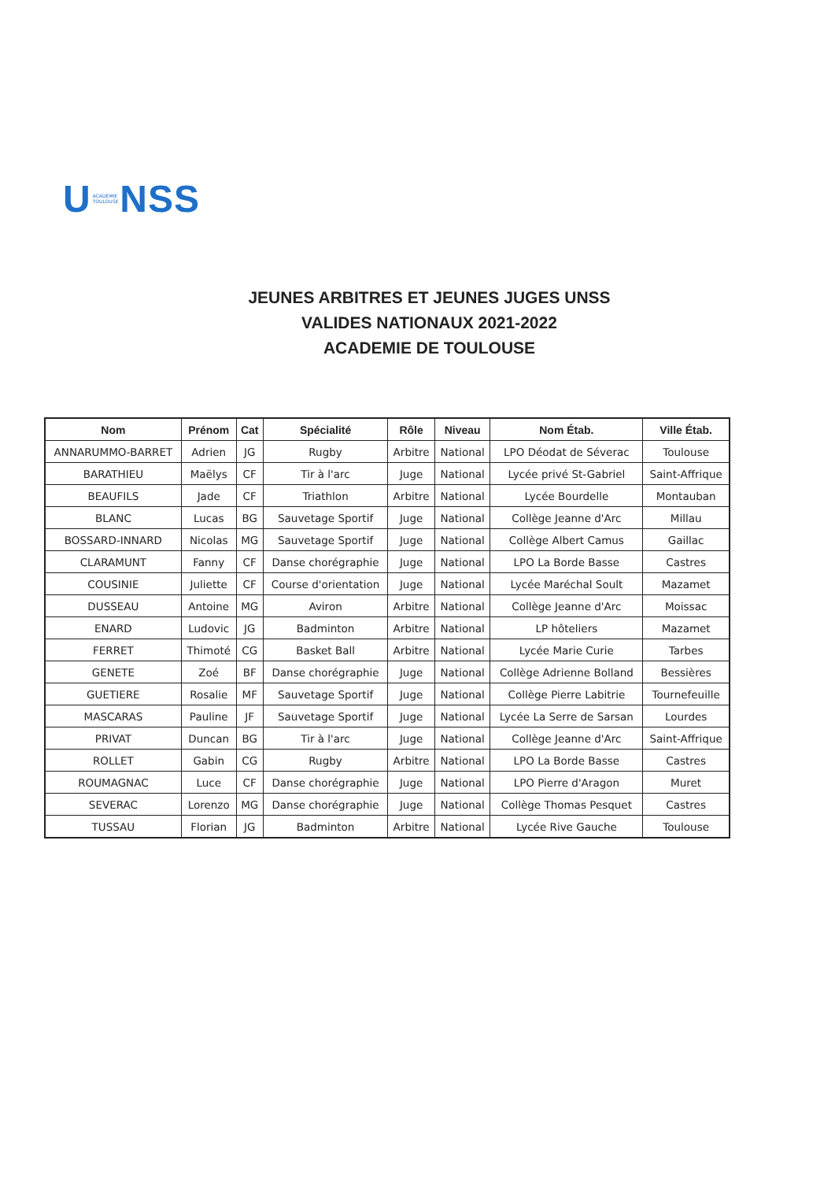U ACADÉMIE
TOULOUSE NSS
JEUNES ARBITRES ET JEUNES JUGES UNSS
VALIDES NATIONAUX 2021-2022
ACADEMIE DE TOULOUSE
| Nom | Prénom | Cat | Spécialité | Rôle | Niveau | Nom Étab. | Ville Étab. |
| --- | --- | --- | --- | --- | --- | --- | --- |
| ANNARUMMO-BARRET | Adrien | JG | Rugby | Arbitre | National | LPO Déodat de Séverac | Toulouse |
| BARATHIEU | Maëlys | CF | Tir à l'arc | Juge | National | Lycée privé St-Gabriel | Saint-Affrique |
| BEAUFILS | Jade | CF | Triathlon | Arbitre | National | Lycée Bourdelle | Montauban |
| BLANC | Lucas | BG | Sauvetage Sportif | Juge | National | Collège Jeanne d'Arc | Millau |
| BOSSARD-INNARD | Nicolas | MG | Sauvetage Sportif | Juge | National | Collège Albert Camus | Gaillac |
| CLARAMUNT | Fanny | CF | Danse chorégraphie | Juge | National | LPO La Borde Basse | Castres |
| COUSINIE | Juliette | CF | Course d'orientation | Juge | National | Lycée Maréchal Soult | Mazamet |
| DUSSEAU | Antoine | MG | Aviron | Arbitre | National | Collège Jeanne d'Arc | Moissac |
| ENARD | Ludovic | JG | Badminton | Arbitre | National | LP hôteliers | Mazamet |
| FERRET | Thimoté | CG | Basket Ball | Arbitre | National | Lycée Marie Curie | Tarbes |
| GENETE | Zoé | BF | Danse chorégraphie | Juge | National | Collège Adrienne Bolland | Bessières |
| GUETIERE | Rosalie | MF | Sauvetage Sportif | Juge | National | Collège Pierre Labitrie | Tournefeuille |
| MASCARAS | Pauline | JF | Sauvetage Sportif | Juge | National | Lycée La Serre de Sarsan | Lourdes |
| PRIVAT | Duncan | BG | Tir à l'arc | Juge | National | Collège Jeanne d'Arc | Saint-Affrique |
| ROLLET | Gabin | CG | Rugby | Arbitre | National | LPO La Borde Basse | Castres |
| ROUMAGNAC | Luce | CF | Danse chorégraphie | Juge | National | LPO Pierre d'Aragon | Muret |
| SEVERAC | Lorenzo | MG | Danse chorégraphie | Juge | National | Collège Thomas Pesquet | Castres |
| TUSSAU | Florian | JG | Badminton | Arbitre | National | Lycée Rive Gauche | Toulouse |